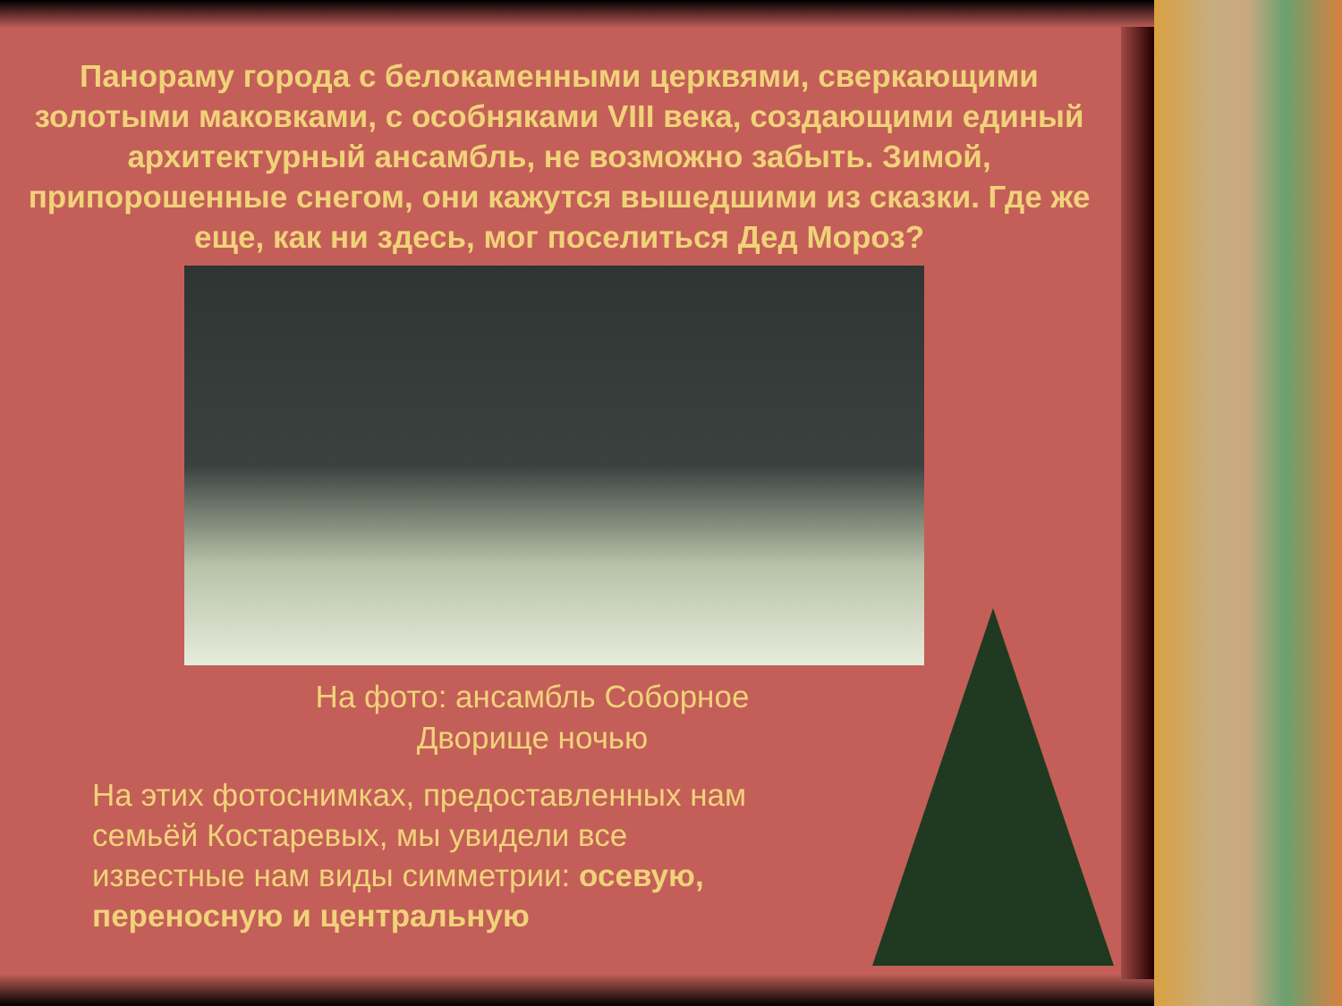Панораму города с белокаменными церквями, сверкающими золотыми маковками, с особняками VIII века, создающими единый архитектурный ансамбль, не возможно забыть. Зимой, припорошенные снегом, они кажутся вышедшими из сказки. Где же еще, как ни здесь, мог поселиться Дед Мороз?
На фото: ансамбль Соборное
Дворище ночью
На этих фотоснимках, предоставленных нам семьёй Костаревых, мы увидели все известные нам виды симметрии: осевую, переносную и центральную